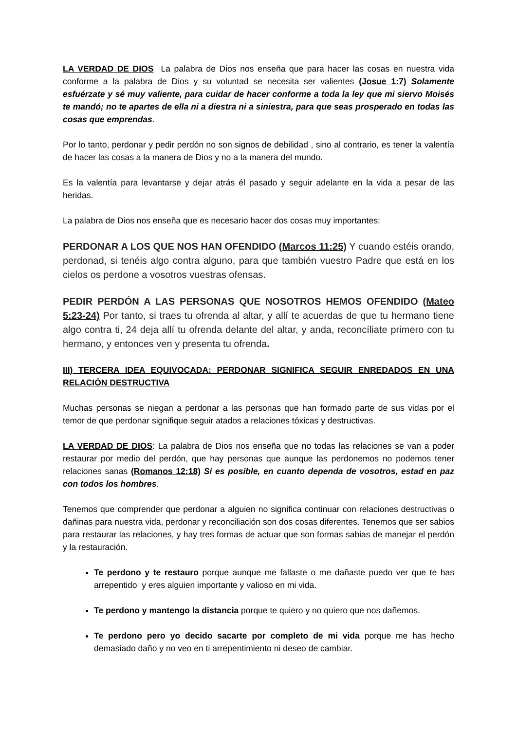LA VERDAD DE DIOS La palabra de Dios nos enseña que para hacer las cosas en nuestra vida conforme a la palabra de Dios y su voluntad se necesita ser valientes (Josue 1:7) Solamente esfuérzate y sé muy valiente, para cuidar de hacer conforme a toda la ley que mi siervo Moisés te mandó; no te apartes de ella ni a diestra ni a siniestra, para que seas prosperado en todas las cosas que emprendas.
Por lo tanto, perdonar y pedir perdón no son signos de debilidad , sino al contrario, es tener la valentía de hacer las cosas a la manera de Dios y no a la manera del mundo.
Es la valentía para levantarse y dejar atrás él pasado y seguir adelante en la vida a pesar de las heridas.
La palabra de Dios nos enseña que es necesario hacer dos cosas muy importantes:
PERDONAR A LOS QUE NOS HAN OFENDIDO (Marcos 11:25) Y cuando estéis orando, perdonad, si tenéis algo contra alguno, para que también vuestro Padre que está en los cielos os perdone a vosotros vuestras ofensas.
PEDIR PERDÓN A LAS PERSONAS QUE NOSOTROS HEMOS OFENDIDO (Mateo 5:23-24) Por tanto, si traes tu ofrenda al altar, y allí te acuerdas de que tu hermano tiene algo contra ti, 24 deja allí tu ofrenda delante del altar, y anda, reconcíliate primero con tu hermano, y entonces ven y presenta tu ofrenda.
III) TERCERA IDEA EQUIVOCADA: PERDONAR SIGNIFICA SEGUIR ENREDADOS EN UNA RELACIÓN DESTRUCTIVA
Muchas personas se niegan a perdonar a las personas que han formado parte de sus vidas por el temor de que perdonar signifique seguir atados a relaciones tóxicas y destructivas.
LA VERDAD DE DIOS: La palabra de Dios nos enseña que no todas las relaciones se van a poder restaurar por medio del perdón, que hay personas que aunque las perdonemos no podemos tener relaciones sanas (Romanos 12:18) Si es posible, en cuanto dependa de vosotros, estad en paz con todos los hombres.
Tenemos que comprender que perdonar a alguien no significa continuar con relaciones destructivas o dañinas para nuestra vida, perdonar y reconciliación son dos cosas diferentes. Tenemos que ser sabios para restaurar las relaciones, y hay tres formas de actuar que son formas sabias de manejar el perdón y la restauración.
Te perdono y te restauro porque aunque me fallaste o me dañaste puedo ver que te has arrepentido y eres alguien importante y valioso en mi vida.
Te perdono y mantengo la distancia porque te quiero y no quiero que nos dañemos.
Te perdono pero yo decido sacarte por completo de mi vida porque me has hecho demasiado daño y no veo en ti arrepentimiento ni deseo de cambiar.